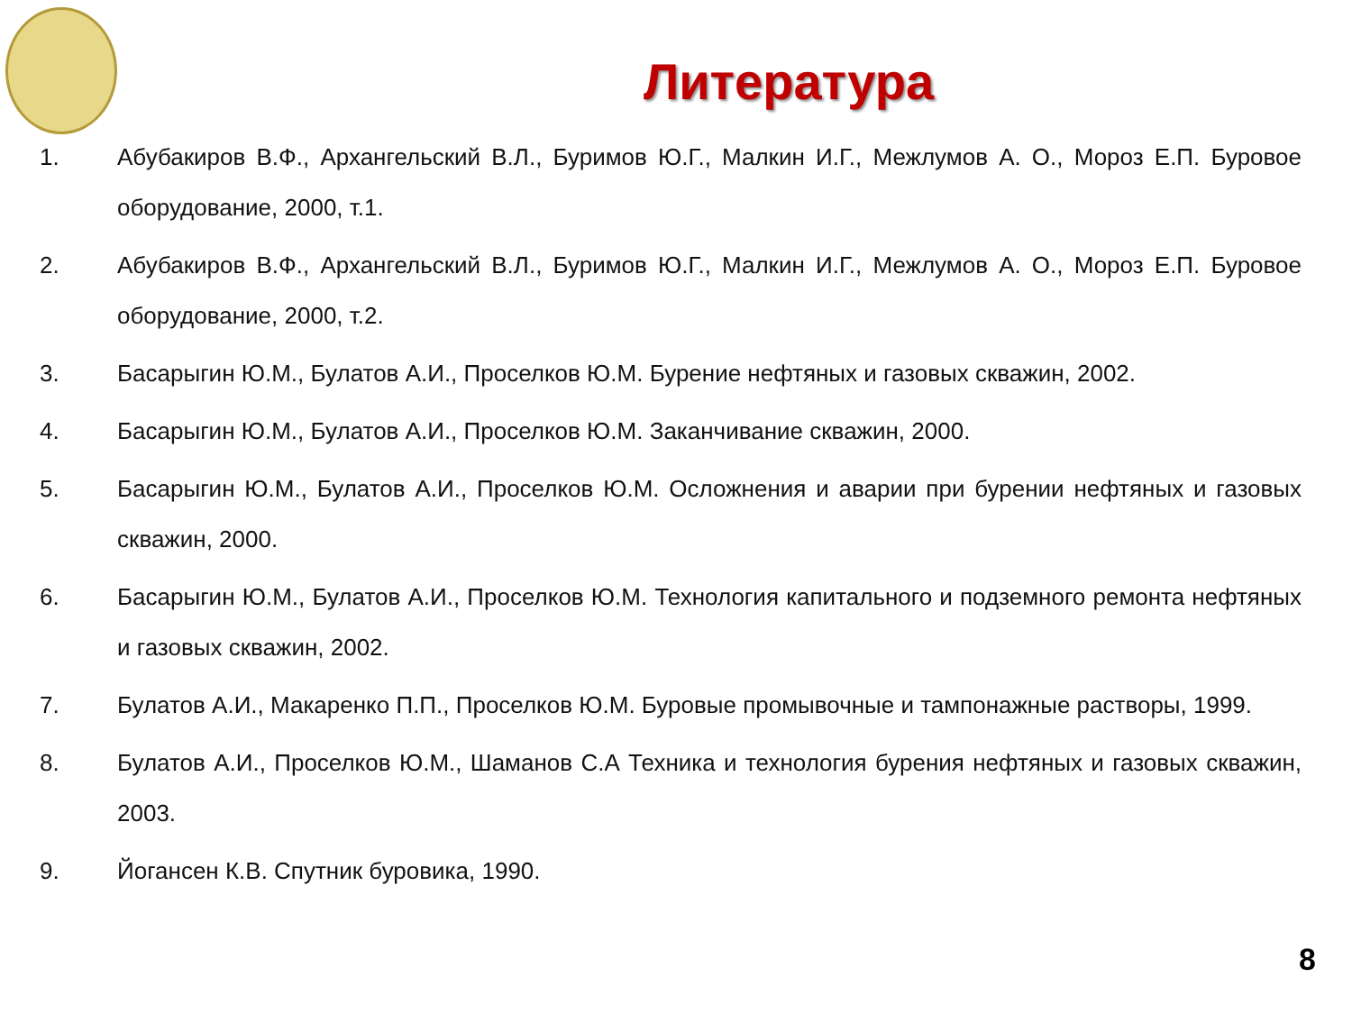Литература
1. Абубакиров В.Ф., Архангельский В.Л., Буримов Ю.Г., Малкин И.Г., Межлумов А. О., Мороз Е.П. Буровое оборудование, 2000, т.1.
2. Абубакиров В.Ф., Архангельский В.Л., Буримов Ю.Г., Малкин И.Г., Межлумов А. О., Мороз Е.П. Буровое оборудование, 2000, т.2.
3. Басарыгин Ю.М., Булатов А.И., Проселков Ю.М. Бурение нефтяных и газовых скважин, 2002.
4. Басарыгин Ю.М., Булатов А.И., Проселков Ю.М. Заканчивание скважин, 2000.
5. Басарыгин Ю.М., Булатов А.И., Проселков Ю.М. Осложнения и аварии при бурении нефтяных и газовых скважин, 2000.
6. Басарыгин Ю.М., Булатов А.И., Проселков Ю.М. Технология капитального и подземного ремонта нефтяных и газовых скважин, 2002.
7. Булатов А.И., Макаренко П.П., Проселков Ю.М. Буровые промывочные и тампонажные растворы, 1999.
8. Булатов А.И., Проселков Ю.М., Шаманов С.А Техника и технология бурения нефтяных и газовых скважин, 2003.
9. Йогансен К.В. Спутник буровика, 1990.
8